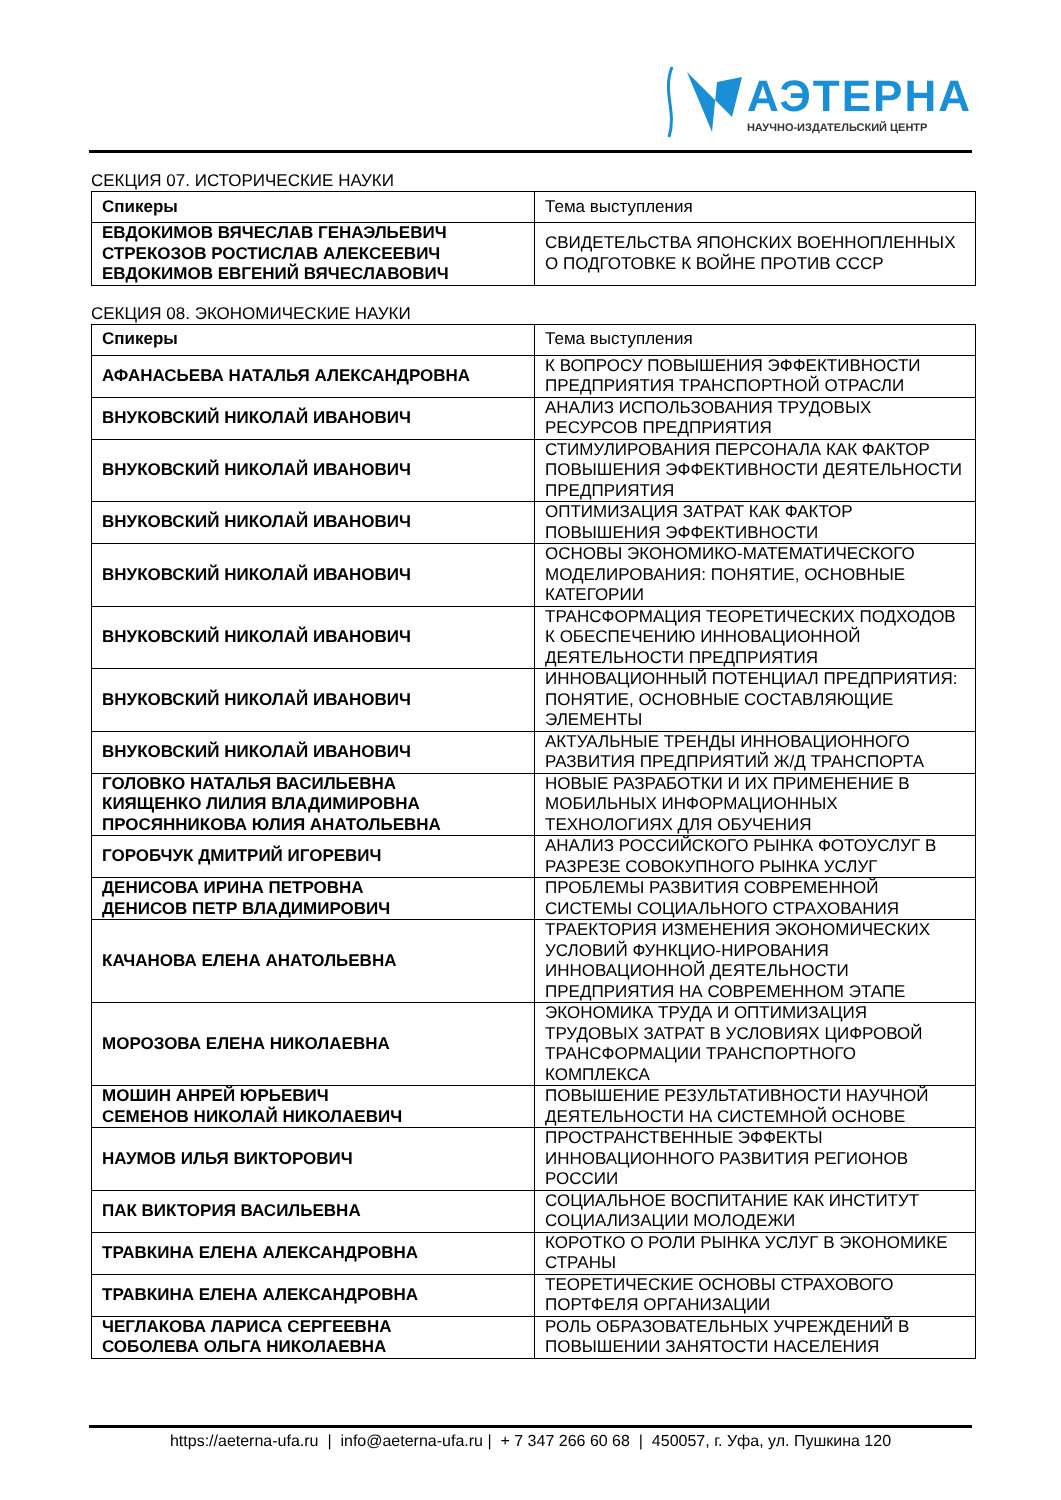АЭТЕРНА
НАУЧНО-ИЗДАТЕЛЬСКИЙ ЦЕНТР
СЕКЦИЯ 07. ИСТОРИЧЕСКИЕ НАУКИ
| Спикеры | Тема выступления |
| --- | --- |
| ЕВДОКИМОВ ВЯЧЕСЛАВ ГЕНАЭЛЬЕВИЧ СТРЕКОЗОВ РОСТИСЛАВ АЛЕКСЕЕВИЧ ЕВДОКИМОВ ЕВГЕНИЙ ВЯЧЕСЛАВОВИЧ | СВИДЕТЕЛЬСТВА ЯПОНСКИХ ВОЕННОПЛЕННЫХ О ПОДГОТОВКЕ К ВОЙНЕ ПРОТИВ СССР |
СЕКЦИЯ 08. ЭКОНОМИЧЕСКИЕ НАУКИ
| Спикеры | Тема выступления |
| --- | --- |
| АФАНАСЬЕВА НАТАЛЬЯ АЛЕКСАНДРОВНА | К ВОПРОСУ ПОВЫШЕНИЯ ЭФФЕКТИВНОСТИ ПРЕДПРИЯТИЯ ТРАНСПОРТНОЙ ОТРАСЛИ |
| ВНУКОВСКИЙ НИКОЛАЙ ИВАНОВИЧ | АНАЛИЗ ИСПОЛЬЗОВАНИЯ ТРУДОВЫХ РЕСУРСОВ ПРЕДПРИЯТИЯ |
| ВНУКОВСКИЙ НИКОЛАЙ ИВАНОВИЧ | СТИМУЛИРОВАНИЯ ПЕРСОНАЛА КАК ФАКТОР ПОВЫШЕНИЯ ЭФФЕКТИВНОСТИ ДЕЯТЕЛЬНОСТИ ПРЕДПРИЯТИЯ |
| ВНУКОВСКИЙ НИКОЛАЙ ИВАНОВИЧ | ОПТИМИЗАЦИЯ ЗАТРАТ КАК ФАКТОР ПОВЫШЕНИЯ ЭФФЕКТИВНОСТИ |
| ВНУКОВСКИЙ НИКОЛАЙ ИВАНОВИЧ | ОСНОВЫ ЭКОНОМИКО-МАТЕМАТИЧЕСКОГО МОДЕЛИРОВАНИЯ: ПОНЯТИЕ, ОСНОВНЫЕ КАТЕГОРИИ |
| ВНУКОВСКИЙ НИКОЛАЙ ИВАНОВИЧ | ТРАНСФОРМАЦИЯ ТЕОРЕТИЧЕСКИХ ПОДХОДОВ К ОБЕСПЕЧЕНИЮ ИННОВАЦИОННОЙ ДЕЯТЕЛЬНОСТИ ПРЕДПРИЯТИЯ |
| ВНУКОВСКИЙ НИКОЛАЙ ИВАНОВИЧ | ИННОВАЦИОННЫЙ ПОТЕНЦИАЛ ПРЕДПРИЯТИЯ: ПОНЯТИЕ, ОСНОВНЫЕ СОСТАВЛЯЮЩИЕ ЭЛЕМЕНТЫ |
| ВНУКОВСКИЙ НИКОЛАЙ ИВАНОВИЧ | АКТУАЛЬНЫЕ ТРЕНДЫ ИННОВАЦИОННОГО РАЗВИТИЯ ПРЕДПРИЯТИЙ Ж/Д ТРАНСПОРТА |
| ГОЛОВКО НАТАЛЬЯ ВАСИЛЬЕВНА КИЯЩЕНКО ЛИЛИЯ ВЛАДИМИРОВНА ПРОСЯННИКОВА ЮЛИЯ АНАТОЛЬЕВНА | НОВЫЕ РАЗРАБОТКИ И ИХ ПРИМЕНЕНИЕ В МОБИЛЬНЫХ ИНФОРМАЦИОННЫХ ТЕХНОЛОГИЯХ ДЛЯ ОБУЧЕНИЯ |
| ГОРОБЧУК ДМИТРИЙ ИГОРЕВИЧ | АНАЛИЗ РОССИЙСКОГО РЫНКА ФОТОУСЛУГ В РАЗРЕЗЕ СОВОКУПНОГО РЫНКА УСЛУГ |
| ДЕНИСОВА ИРИНА ПЕТРОВНА ДЕНИСОВ ПЕТР ВЛАДИМИРОВИЧ | ПРОБЛЕМЫ РАЗВИТИЯ СОВРЕМЕННОЙ СИСТЕМЫ СОЦИАЛЬНОГО СТРАХОВАНИЯ |
| КАЧАНОВА ЕЛЕНА АНАТОЛЬЕВНА | ТРАЕКТОРИЯ ИЗМЕНЕНИЯ ЭКОНОМИЧЕСКИХ УСЛОВИЙ ФУНКЦИО-НИРОВАНИЯ ИННОВАЦИОННОЙ ДЕЯТЕЛЬНОСТИ ПРЕДПРИЯТИЯ НА СОВРЕМЕННОМ ЭТАПЕ |
| МОРОЗОВА ЕЛЕНА НИКОЛАЕВНА | ЭКОНОМИКА ТРУДА И ОПТИМИЗАЦИЯ ТРУДОВЫХ ЗАТРАТ В УСЛОВИЯХ ЦИФРОВОЙ ТРАНСФОРМАЦИИ ТРАНСПОРТНОГО КОМПЛЕКСА |
| МОШИН АНРЕЙ ЮРЬЕВИЧ СЕМЕНОВ НИКОЛАЙ НИКОЛАЕВИЧ | ПОВЫШЕНИЕ РЕЗУЛЬТАТИВНОСТИ НАУЧНОЙ ДЕЯТЕЛЬНОСТИ НА СИСТЕМНОЙ ОСНОВЕ |
| НАУМОВ ИЛЬЯ ВИКТОРОВИЧ | ПРОСТРАНСТВЕННЫЕ ЭФФЕКТЫ ИННОВАЦИОННОГО РАЗВИТИЯ РЕГИОНОВ РОССИИ |
| ПАК ВИКТОРИЯ ВАСИЛЬЕВНА | СОЦИАЛЬНОЕ ВОСПИТАНИЕ КАК ИНСТИТУТ СОЦИАЛИЗАЦИИ МОЛОДЕЖИ |
| ТРАВКИНА ЕЛЕНА АЛЕКСАНДРОВНА | КОРОТКО О РОЛИ РЫНКА УСЛУГ В ЭКОНОМИКЕ СТРАНЫ |
| ТРАВКИНА ЕЛЕНА АЛЕКСАНДРОВНА | ТЕОРЕТИЧЕСКИЕ ОСНОВЫ СТРАХОВОГО ПОРТФЕЛЯ ОРГАНИЗАЦИИ |
| ЧЕГЛАКОВА ЛАРИСА СЕРГЕЕВНА СОБОЛЕВА ОЛЬГА НИКОЛАЕВНА | РОЛЬ ОБРАЗОВАТЕЛЬНЫХ УЧРЕЖДЕНИЙ В ПОВЫШЕНИИ ЗАНЯТОСТИ НАСЕЛЕНИЯ |
https://aeterna-ufa.ru | info@aeterna-ufa.ru | + 7 347 266 60 68 | 450057, г. Уфа, ул. Пушкина 120